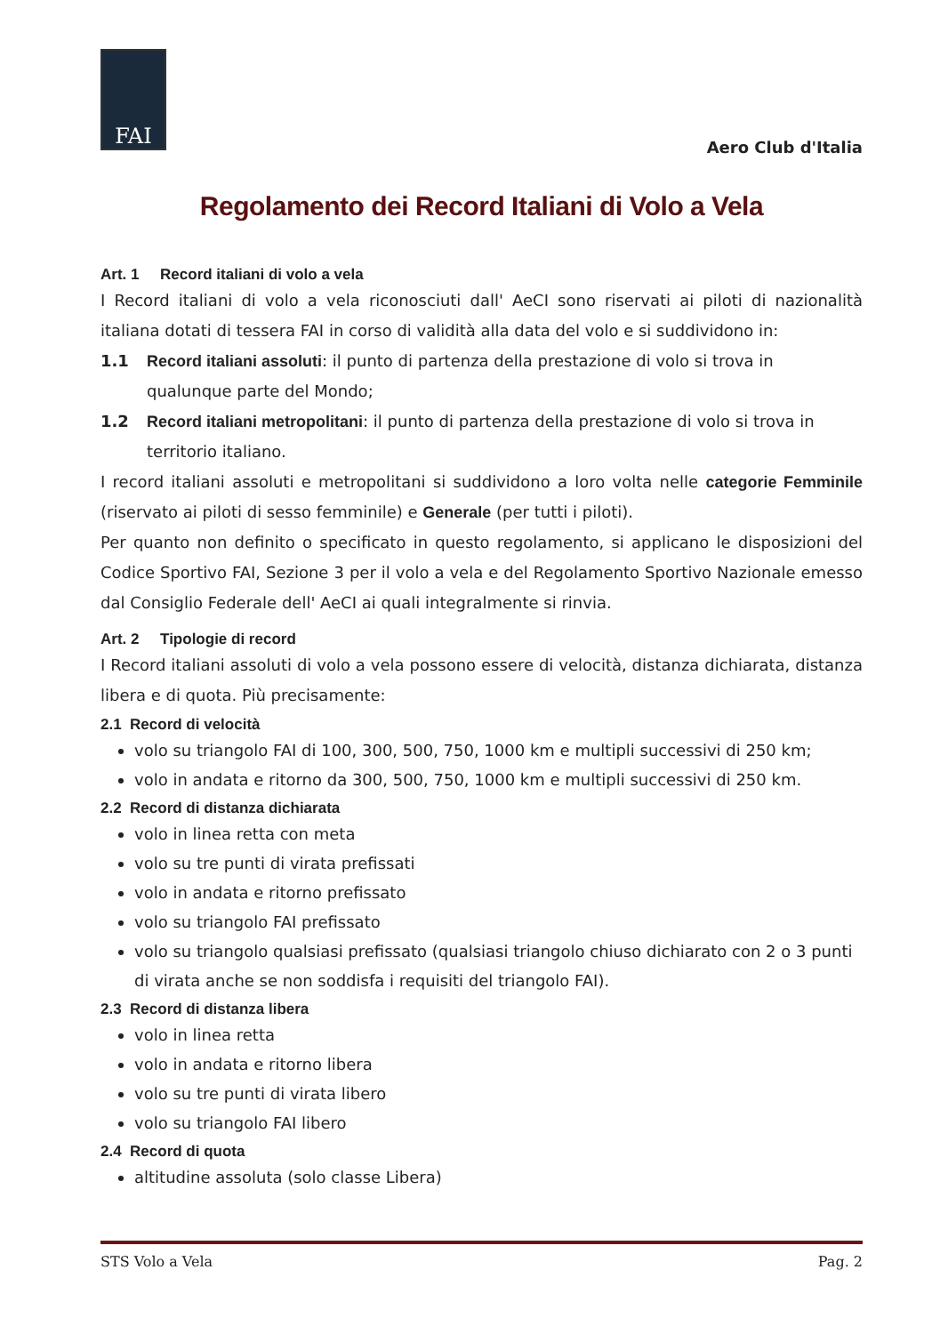FAI
Aero Club d'Italia
Regolamento dei Record Italiani di Volo a Vela
Art. 1 Record italiani di volo a vela
I Record italiani di volo a vela riconosciuti dall' AeCI sono riservati ai piloti di nazionalità italiana dotati di tessera FAI in corso di validità alla data del volo e si suddividono in:
1.1 Record italiani assoluti: il punto di partenza della prestazione di volo si trova in qualunque parte del Mondo;
1.2 Record italiani metropolitani: il punto di partenza della prestazione di volo si trova in territorio italiano.
I record italiani assoluti e metropolitani si suddividono a loro volta nelle categorie Femminile (riservato ai piloti di sesso femminile) e Generale (per tutti i piloti).
Per quanto non definito o specificato in questo regolamento, si applicano le disposizioni del Codice Sportivo FAI, Sezione 3 per il volo a vela e del Regolamento Sportivo Nazionale emesso dal Consiglio Federale dell' AeCI ai quali integralmente si rinvia.
Art. 2 Tipologie di record
I Record italiani assoluti di volo a vela possono essere di velocità, distanza dichiarata, distanza libera e di quota. Più precisamente:
2.1 Record di velocità
volo su triangolo FAI di 100, 300, 500, 750, 1000 km e multipli successivi di 250 km;
volo in andata e ritorno da 300, 500, 750, 1000 km e multipli successivi di 250 km.
2.2 Record di distanza dichiarata
volo in linea retta con meta
volo su tre punti di virata prefissati
volo in andata e ritorno prefissato
volo su triangolo FAI prefissato
volo su triangolo qualsiasi prefissato (qualsiasi triangolo chiuso dichiarato con 2 o 3 punti di virata anche se non soddisfa i requisiti del triangolo FAI).
2.3 Record di distanza libera
volo in linea retta
volo in andata e ritorno libera
volo su tre punti di virata libero
volo su triangolo FAI libero
2.4 Record di quota
altitudine assoluta (solo classe Libera)
STS Volo a Vela Pag. 2